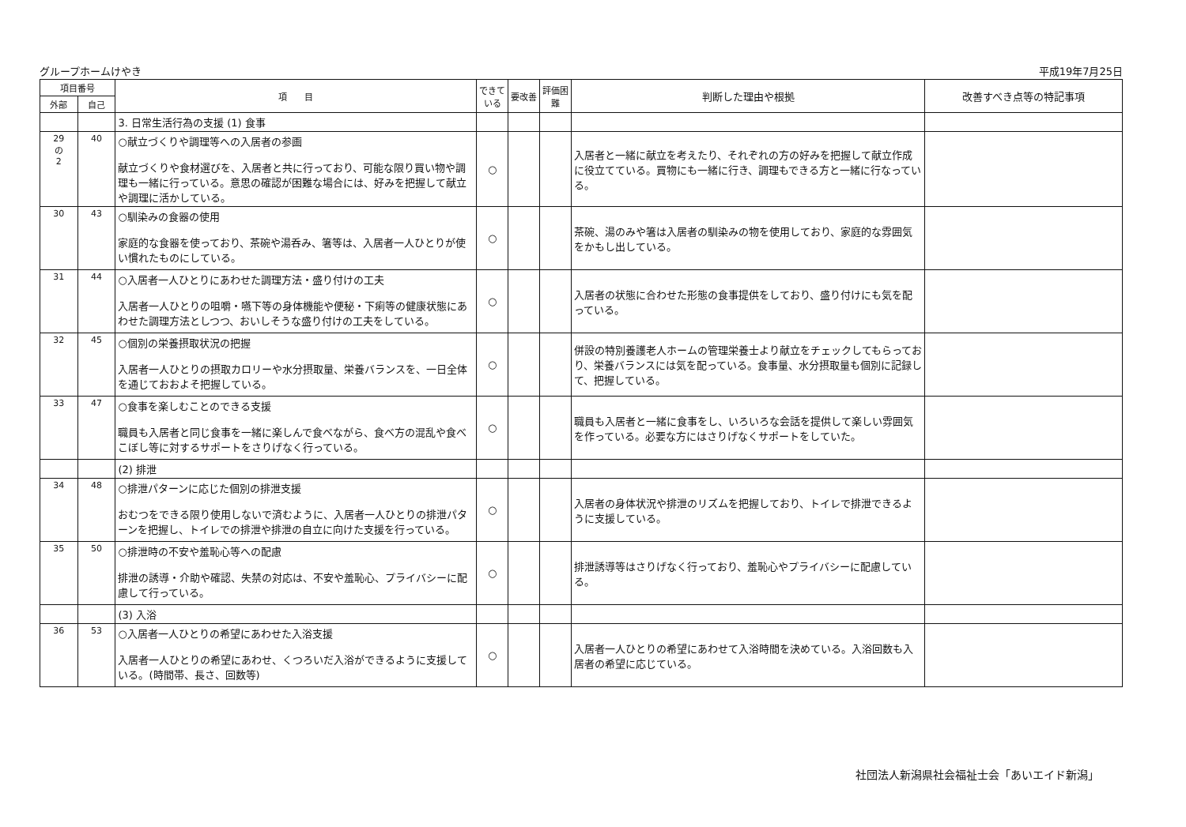グループホームけやき 平成19年7月25日
| 項目番号 | | 項 目 | できている | 要改善 | 評価困難 | 判断した理由や根拠 | 改善すべき点等の特記事項 |
| --- | --- | --- | --- | --- | --- | --- | --- |
| 外部 | 自己 | | | | | | |
| | | 3. 日常生活行為の支援 (1) 食事 | | | | | |
| 29 の 2 | 40 | ○献立づくりや調理等への入居者の参画 献立づくりや食材選びを、入居者と共に行っており、可能な限り買い物や調理も一緒に行っている。意思の確認が困難な場合には、好みを把握して献立や調理に活かしている。 | ○ | | | 入居者と一緒に献立を考えたり、それぞれの方の好みを把握して献立作成に役立てている。買物にも一緒に行き、調理もできる方と一緒に行なっている。 | |
| 30 | 43 | ○馴染みの食器の使用 家庭的な食器を使っており、茶碗や湯呑み、箸等は、入居者一人ひとりが使い慣れたものにしている。 | ○ | | | 茶碗、湯のみや箸は入居者の馴染みの物を使用しており、家庭的な雰囲気をかもし出している。 | |
| 31 | 44 | ○入居者一人ひとりにあわせた調理方法・盛り付けの工夫 入居者一人ひとりの咀嚼・嚥下等の身体機能や便秘・下痢等の健康状態にあわせた調理方法としつつ、おいしそうな盛り付けの工夫をしている。 | ○ | | | 入居者の状態に合わせた形態の食事提供をしており、盛り付けにも気を配っている。 | |
| 32 | 45 | ○個別の栄養摂取状況の把握 入居者一人ひとりの摂取カロリーや水分摂取量、栄養バランスを、一日全体を通じておおよそ把握している。 | ○ | | | 併設の特別養護老人ホームの管理栄養士より献立をチェックしてもらっており、栄養バランスには気を配っている。食事量、水分摂取量も個別に記録して、把握している。 | |
| 33 | 47 | ○食事を楽しむことのできる支援 職員も入居者と同じ食事を一緒に楽しんで食べながら、食べ方の混乱や食べこぼし等に対するサポートをさりげなく行っている。 | ○ | | | 職員も入居者と一緒に食事をし、いろいろな会話を提供して楽しい雰囲気を作っている。必要な方にはさりげなくサポートをしていた。 | |
| | | (2) 排泄 | | | | | |
| 34 | 48 | ○排泄パターンに応じた個別の排泄支援 おむつをできる限り使用しないで済むように、入居者一人ひとりの排泄パターンを把握し、トイレでの排泄や排泄の自立に向けた支援を行っている。 | ○ | | | 入居者の身体状況や排泄のリズムを把握しており、トイレで排泄できるように支援している。 | |
| 35 | 50 | ○排泄時の不安や羞恥心等への配慮 排泄の誘導・介助や確認、失禁の対応は、不安や羞恥心、プライバシーに配慮して行っている。 | ○ | | | 排泄誘導等はさりげなく行っており、羞恥心やプライバシーに配慮している。 | |
| | | (3) 入浴 | | | | | |
| 36 | 53 | ○入居者一人ひとりの希望にあわせた入浴支援 入居者一人ひとりの希望にあわせ、くつろいだ入浴ができるように支援している。(時間帯、長さ、回数等) | ○ | | | 入居者一人ひとりの希望にあわせて入浴時間を決めている。入浴回数も入居者の希望に応じている。 | |
社団法人新潟県社会福祉士会「あいエイド新潟」